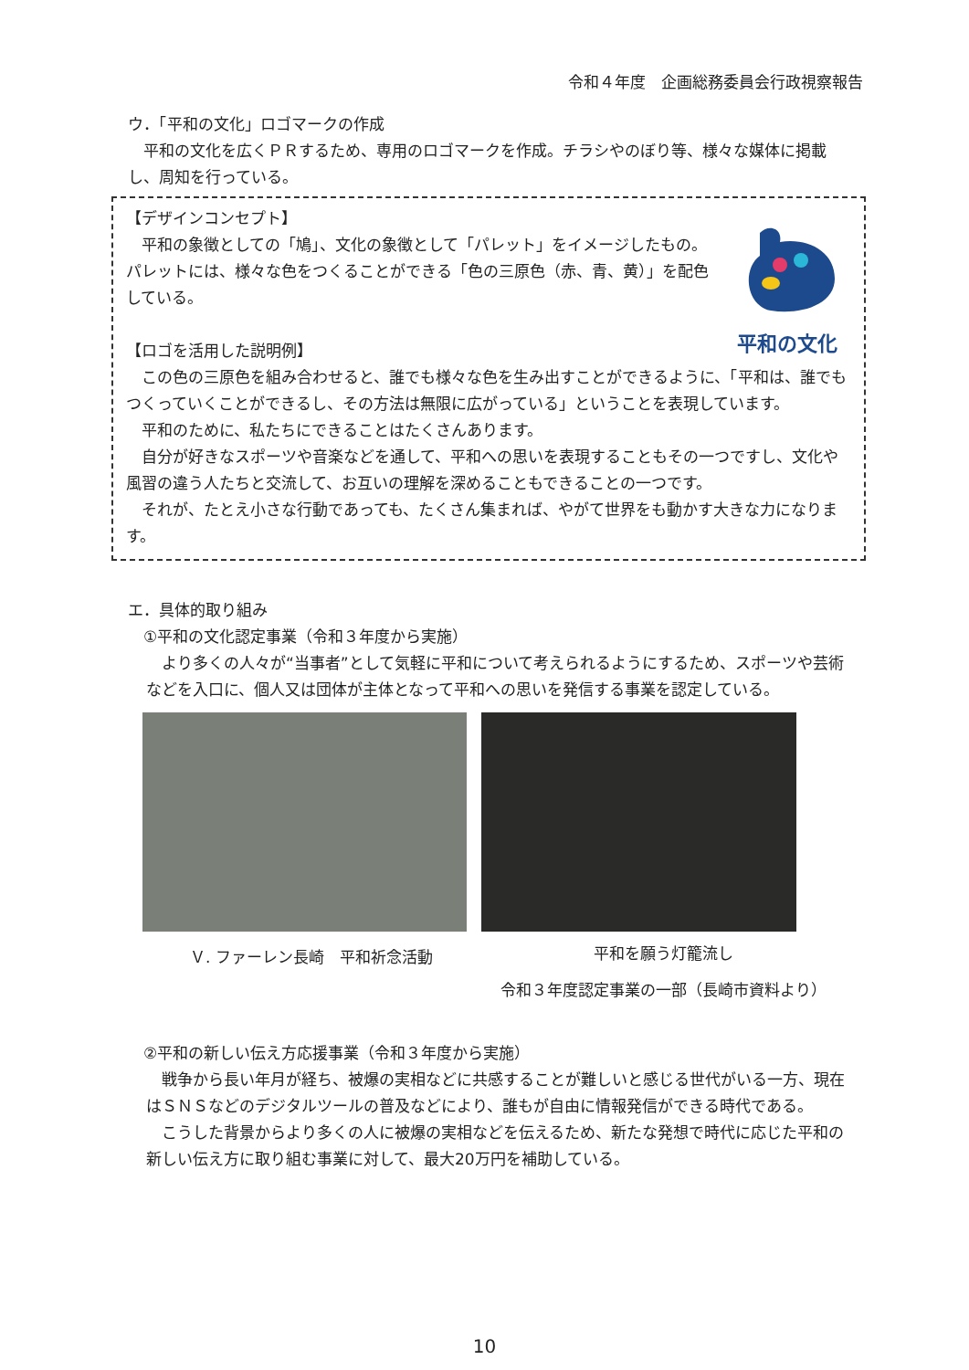令和４年度　企画総務委員会行政視察報告
ウ．「平和の文化」ロゴマークの作成
　平和の文化を広くＰＲするため、専用のロゴマークを作成。チラシやのぼり等、様々な媒体に掲載し、周知を行っている。
平和の文化
【デザインコンセプト】
　平和の象徴としての「鳩」、文化の象徴として「パレット」をイメージしたもの。パレットには、様々な色をつくることができる「色の三原色（赤、青、黄）」を配色している。
【ロゴを活用した説明例】
　この色の三原色を組み合わせると、誰でも様々な色を生み出すことができるように、「平和は、誰でもつくっていくことができるし、その方法は無限に広がっている」ということを表現しています。
　平和のために、私たちにできることはたくさんあります。
　自分が好きなスポーツや音楽などを通して、平和への思いを表現することもその一つですし、文化や風習の違う人たちと交流して、お互いの理解を深めることもできることの一つです。
　それが、たとえ小さな行動であっても、たくさん集まれば、やがて世界をも動かす大きな力になります。
エ．具体的取り組み
　①平和の文化認定事業（令和３年度から実施）
　より多くの人々が“当事者”として気軽に平和について考えられるようにするため、スポーツや芸術などを入口に、個人又は団体が主体となって平和への思いを発信する事業を認定している。
Ｖ. ファーレン長崎　平和祈念活動
平和を願う灯籠流し
令和３年度認定事業の一部（長崎市資料より）
　②平和の新しい伝え方応援事業（令和３年度から実施）
　戦争から長い年月が経ち、被爆の実相などに共感することが難しいと感じる世代がいる一方、現在はＳＮＳなどのデジタルツールの普及などにより、誰もが自由に情報発信ができる時代である。
　こうした背景からより多くの人に被爆の実相などを伝えるため、新たな発想で時代に応じた平和の新しい伝え方に取り組む事業に対して、最大20万円を補助している。
10